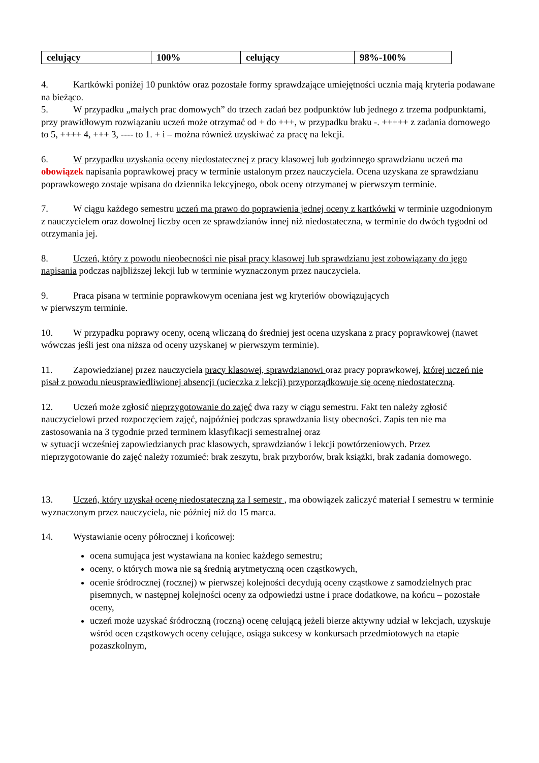| celujący | 100% | celujący | 98%-100% |
4. Kartkówki poniżej 10 punktów oraz pozostałe formy sprawdzające umiejętności ucznia mają kryteria podawane na bieżąco.
5. W przypadku „małych prac domowych” do trzech zadań bez podpunktów lub jednego z trzema podpunktami, przy prawidłowym rozwiązaniu uczeń może otrzymać od + do +++, w przypadku braku -. +++++ z zadania domowego to 5, ++++ 4, +++ 3, ---- to 1. + i – można również uzyskiwać za pracę na lekcji.
6. W przypadku uzyskania oceny niedostatecznej z pracy klasowej lub godzinnego sprawdzianu uczeń ma obowiązek napisania poprawkowej pracy w terminie ustalonym przez nauczyciela. Ocena uzyskana ze sprawdzianu poprawkowego zostaje wpisana do dziennika lekcyjnego, obok oceny otrzymanej w pierwszym terminie.
7. W ciągu każdego semestru uczeń ma prawo do poprawienia jednej oceny z kartkówki w terminie uzgodnionym z nauczycielem oraz dowolnej liczby ocen ze sprawdzianów innej niż niedostateczna, w terminie do dwóch tygodni od otrzymania jej.
8. Uczeń, który z powodu nieobecności nie pisał pracy klasowej lub sprawdzianu jest zobowiązany do jego napisania podczas najbliższej lekcji lub w terminie wyznaczonym przez nauczyciela.
9. Praca pisana w terminie poprawkowym oceniana jest wg kryteriów obowiązujących
w pierwszym terminie.
10. W przypadku poprawy oceny, oceną wliczaną do średniej jest ocena uzyskana z pracy poprawkowej (nawet wówczas jeśli jest ona niższa od oceny uzyskanej w pierwszym terminie).
11. Zapowiedzianej przez nauczyciela pracy klasowej, sprawdzianowi oraz pracy poprawkowej, której uczeń nie pisał z powodu nieusprawiedliwionej absencji (ucieczka z lekcji) przyporządkowuje się ocenę niedostateczną.
12. Uczeń może zgłosić nieprzygotowanie do zajęć dwa razy w ciągu semestru. Fakt ten należy zgłosić nauczycielowi przed rozpoczęciem zajęć, najpóźniej podczas sprawdzania listy obecności. Zapis ten nie ma zastosowania na 3 tygodnie przed terminem klasyfikacji semestralnej oraz
w sytuacji wcześniej zapowiedzianych prac klasowych, sprawdzianów i lekcji powtórzeniowych. Przez nieprzygotowanie do zajęć należy rozumieć: brak zeszytu, brak przyborów, brak książki, brak zadania domowego.
13. Uczeń, który uzyskał ocenę niedostateczną za I semestr , ma obowiązek zaliczyć materiał I semestru w terminie wyznaczonym przez nauczyciela, nie później niż do 15 marca.
14. Wystawianie oceny półrocznej i końcowej:
ocena sumująca jest wystawiana na koniec każdego semestru;
oceny, o których mowa nie są średnią arytmetyczną ocen cząstkowych,
ocenie śródrocznej (rocznej) w pierwszej kolejności decydują oceny cząstkowe z samodzielnych prac pisemnych, w następnej kolejności oceny za odpowiedzi ustne i prace dodatkowe, na końcu – pozostałe oceny,
uczeń może uzyskać śródroczną (roczną) ocenę celującą jeżeli bierze aktywny udział w lekcjach, uzyskuje wśród ocen cząstkowych oceny celujące, osiąga sukcesy w konkursach przedmiotowych na etapie pozaszkolnym,